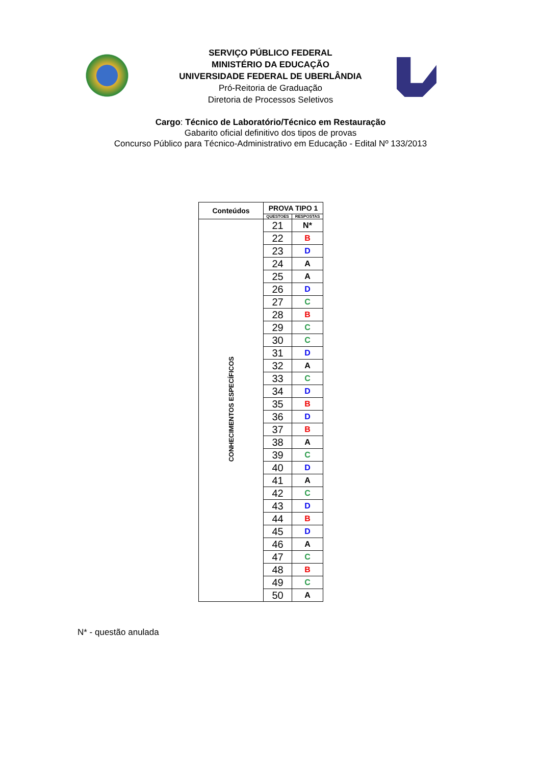SERVIÇO PÚBLICO FEDERAL
MINISTÉRIO DA EDUCAÇÃO
UNIVERSIDADE FEDERAL DE UBERLÂNDIA
Pró-Reitoria de Graduação
Diretoria de Processos Seletivos
Cargo: Técnico de Laboratório/Técnico em Restauração
Gabarito oficial definitivo dos tipos de provas
Concurso Público para Técnico-Administrativo em Educação - Edital Nº 133/2013
| Conteúdos | PROVA TIPO 1 | |
| --- | --- | --- |
| | QUESTOES | RESPOSTAS |
| CONHECIMENTOS ESPECÍFICOS | 21 | N* |
| | 22 | B |
| | 23 | D |
| | 24 | A |
| | 25 | A |
| | 26 | D |
| | 27 | C |
| | 28 | B |
| | 29 | C |
| | 30 | C |
| | 31 | D |
| | 32 | A |
| | 33 | C |
| | 34 | D |
| | 35 | B |
| | 36 | D |
| | 37 | B |
| | 38 | A |
| | 39 | C |
| | 40 | D |
| | 41 | A |
| | 42 | C |
| | 43 | D |
| | 44 | B |
| | 45 | D |
| | 46 | A |
| | 47 | C |
| | 48 | B |
| | 49 | C |
| | 50 | A |
N* - questão anulada